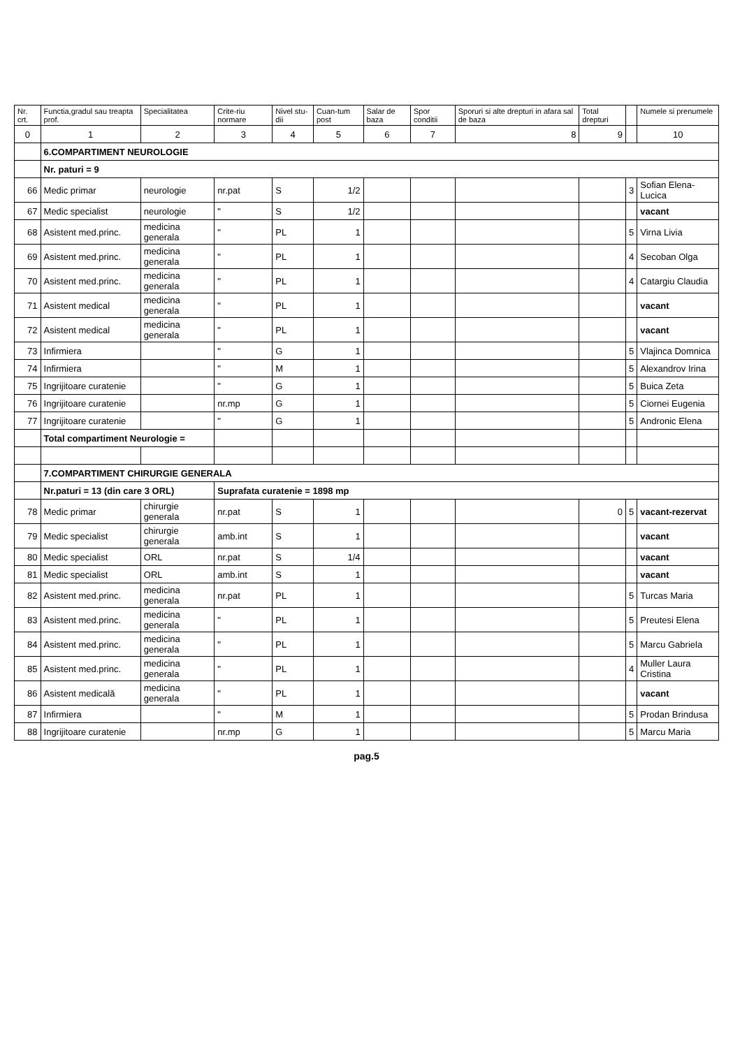| Nr. crt. | Functia,gradul sau treapta prof. | Specialitatea | Crite-riu normare | Nivel stu-dii | Cuan-tum post | Salar de baza | Spor conditii | Sporuri si alte drepturi in afara sal de baza | Total drepturi | | Numele si prenumele |
| --- | --- | --- | --- | --- | --- | --- | --- | --- | --- | --- | --- |
| 0 | 1 | 2 | 3 | 4 | 5 | 6 | 7 | 8 | 9 | | 10 |
| | 6.COMPARTIMENT NEUROLOGIE | | | | | | | | | | |
| | Nr. paturi = 9 | | | | | | | | | | |
| 66 | Medic primar | neurologie | nr.pat | S | 1/2 | | | | | 3 | Sofian Elena-Lucica |
| 67 | Medic specialist | neurologie | " | S | 1/2 | | | | | | vacant |
| 68 | Asistent med.princ. | medicina generala | " | PL | 1 | | | | | 5 | Virna Livia |
| 69 | Asistent med.princ. | medicina generala | " | PL | 1 | | | | | 4 | Secoban Olga |
| 70 | Asistent med.princ. | medicina generala | " | PL | 1 | | | | | 4 | Catargiu Claudia |
| 71 | Asistent medical | medicina generala | " | PL | 1 | | | | | | vacant |
| 72 | Asistent medical | medicina generala | " | PL | 1 | | | | | | vacant |
| 73 | Infirmiera | | " | G | 1 | | | | | 5 | Vlajinca Domnica |
| 74 | Infirmiera | | " | M | 1 | | | | | 5 | Alexandrov Irina |
| 75 | Ingrijitoare curatenie | | " | G | 1 | | | | | 5 | Buica Zeta |
| 76 | Ingrijitoare curatenie | | nr.mp | G | 1 | | | | | 5 | Ciornei Eugenia |
| 77 | Ingrijitoare curatenie | | " | G | 1 | | | | | 5 | Andronic Elena |
| | Total compartiment Neurologie = | | | | | | | | | | |
| | 7.COMPARTIMENT CHIRURGIE GENERALA | | | | | | | | | | |
| | Nr.paturi = 13 (din care 3 ORL) | | Suprafata curatenie = 1898 mp | | | | | | | | |
| 78 | Medic primar | chirurgie generala | nr.pat | S | 1 | | | | 0 | 5 | vacant-rezervat |
| 79 | Medic specialist | chirurgie generala | amb.int | S | 1 | | | | | | vacant |
| 80 | Medic specialist | ORL | nr.pat | S | 1/4 | | | | | | vacant |
| 81 | Medic specialist | ORL | amb.int | S | 1 | | | | | | vacant |
| 82 | Asistent med.princ. | medicina generala | nr.pat | PL | 1 | | | | | 5 | Turcas Maria |
| 83 | Asistent med.princ. | medicina generala | " | PL | 1 | | | | | 5 | Preutesi Elena |
| 84 | Asistent med.princ. | medicina generala | " | PL | 1 | | | | | 5 | Marcu Gabriela |
| 85 | Asistent med.princ. | medicina generala | " | PL | 1 | | | | | 4 | Muller Laura Cristina |
| 86 | Asistent medicală | medicina generala | " | PL | 1 | | | | | | vacant |
| 87 | Infirmiera | | " | M | 1 | | | | | 5 | Prodan Brindusa |
| 88 | Ingrijitoare curatenie | | nr.mp | G | 1 | | | | | 5 | Marcu Maria |
pag.5